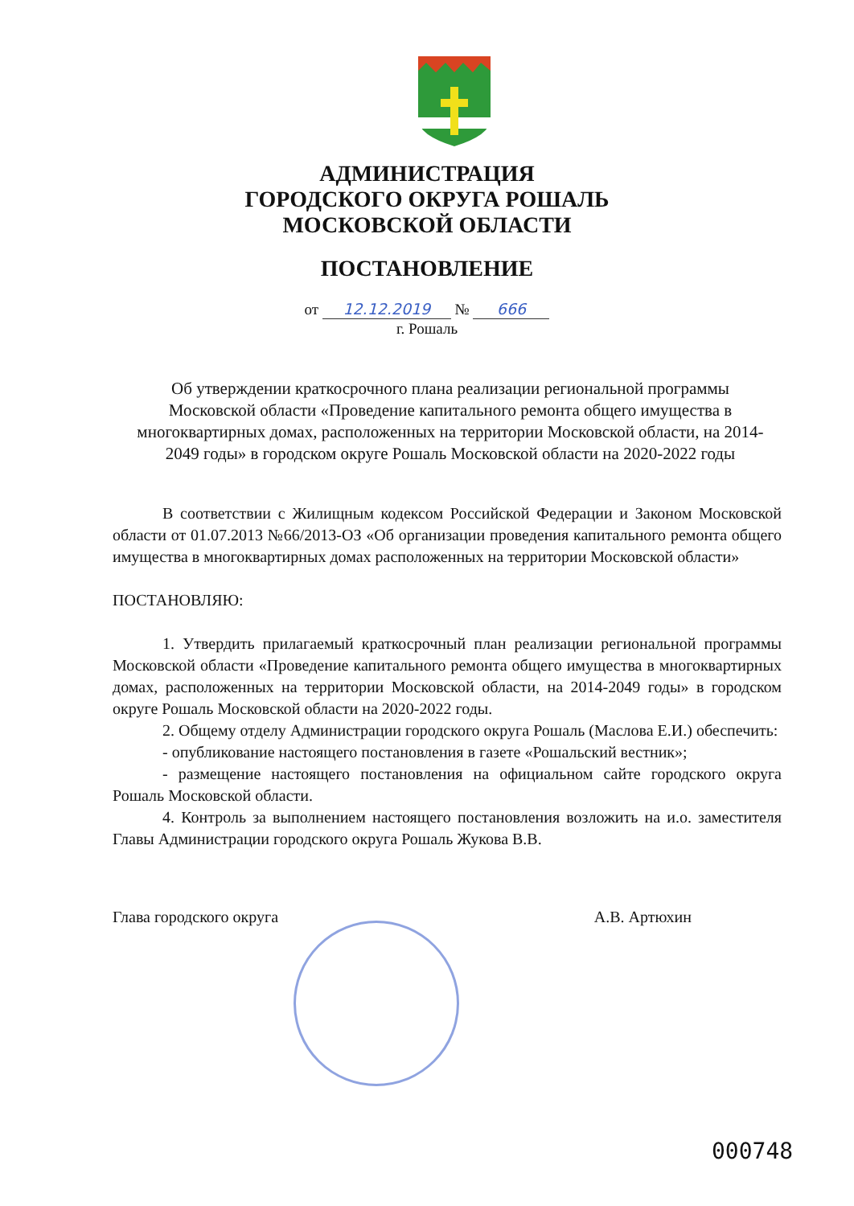АДМИНИСТРАЦИЯ
ГОРОДСКОГО ОКРУГА РОШАЛЬ
МОСКОВСКОЙ ОБЛАСТИ
ПОСТАНОВЛЕНИЕ
от 12.12.2019 № 666
г. Рошаль
Об утверждении краткосрочного плана реализации региональной программы Московской области «Проведение капитального ремонта общего имущества в многоквартирных домах, расположенных на территории Московской области, на 2014-2049 годы» в городском округе Рошаль Московской области на 2020-2022 годы
В соответствии с Жилищным кодексом Российской Федерации и Законом Московской области от 01.07.2013 №66/2013-ОЗ «Об организации проведения капитального ремонта общего имущества в многоквартирных домах расположенных на территории Московской области»
ПОСТАНОВЛЯЮ:
1. Утвердить прилагаемый краткосрочный план реализации региональной программы Московской области «Проведение капитального ремонта общего имущества в многоквартирных домах, расположенных на территории Московской области, на 2014-2049 годы» в городском округе Рошаль Московской области на 2020-2022 годы.
2. Общему отделу Администрации городского округа Рошаль (Маслова Е.И.) обеспечить:
- опубликование настоящего постановления в газете «Рошальский вестник»;
- размещение настоящего постановления на официальном сайте городского округа Рошаль Московской области.
4. Контроль за выполнением настоящего постановления возложить на и.о. заместителя Главы Администрации городского округа Рошаль Жукова В.В.
Глава городского округа А.В. Артюхин
000748